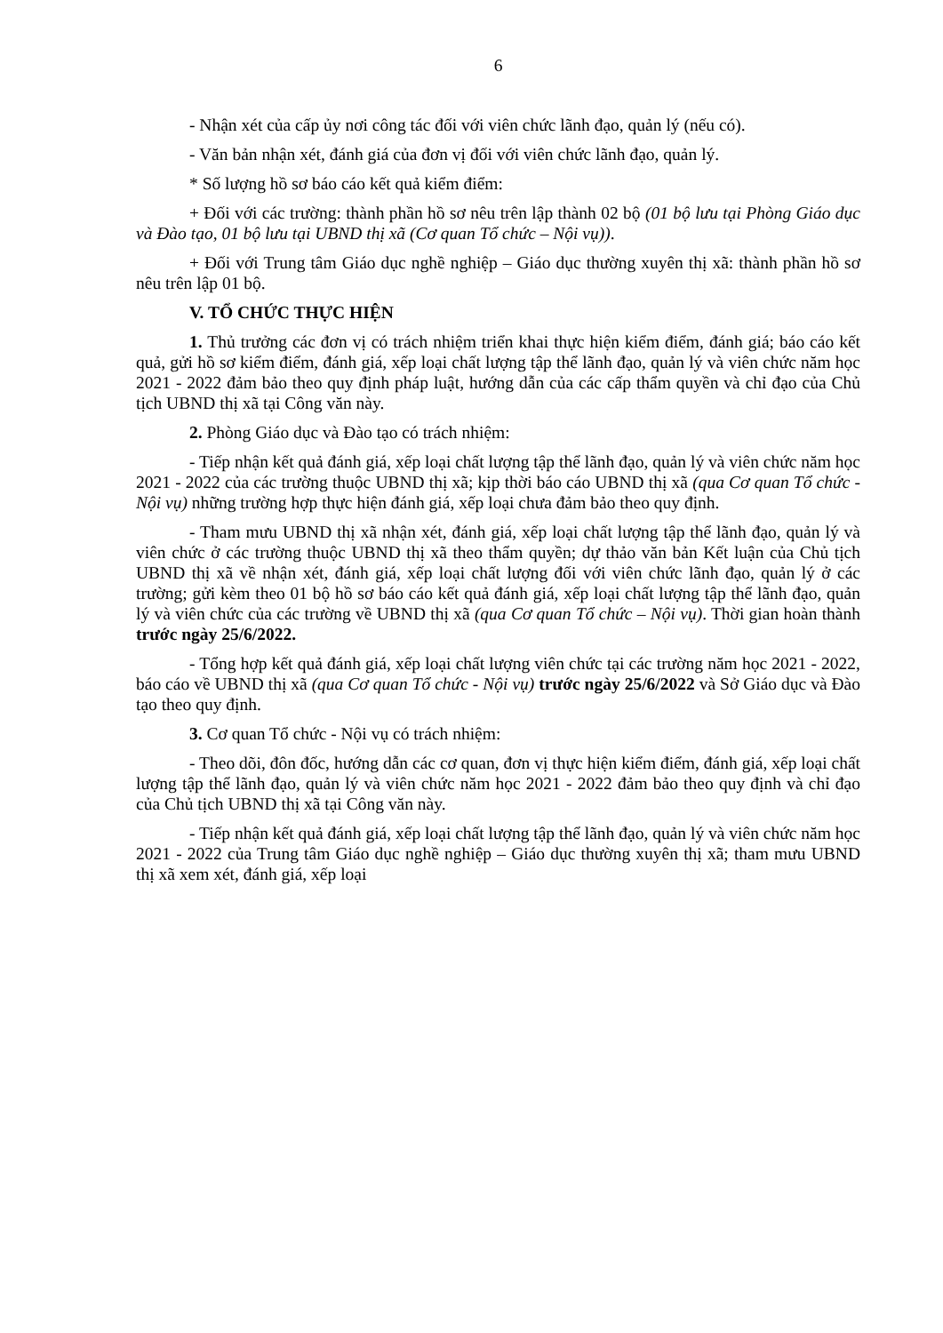6
- Nhận xét của cấp ủy nơi công tác đối với viên chức lãnh đạo, quản lý (nếu có).
- Văn bản nhận xét, đánh giá của đơn vị đối với viên chức lãnh đạo, quản lý.
* Số lượng hồ sơ báo cáo kết quả kiểm điểm:
+ Đối với các trường: thành phần hồ sơ nêu trên lập thành 02 bộ (01 bộ lưu tại Phòng Giáo dục và Đào tạo, 01 bộ lưu tại UBND thị xã (Cơ quan Tổ chức – Nội vụ)).
+ Đối với Trung tâm Giáo dục nghề nghiệp – Giáo dục thường xuyên thị xã: thành phần hồ sơ nêu trên lập 01 bộ.
V. TỔ CHỨC THỰC HIỆN
1. Thủ trưởng các đơn vị có trách nhiệm triển khai thực hiện kiểm điểm, đánh giá; báo cáo kết quả, gửi hồ sơ kiểm điểm, đánh giá, xếp loại chất lượng tập thể lãnh đạo, quản lý và viên chức năm học 2021 - 2022 đảm bảo theo quy định pháp luật, hướng dẫn của các cấp thẩm quyền và chỉ đạo của Chủ tịch UBND thị xã tại Công văn này.
2. Phòng Giáo dục và Đào tạo có trách nhiệm:
- Tiếp nhận kết quả đánh giá, xếp loại chất lượng tập thể lãnh đạo, quản lý và viên chức năm học 2021 - 2022 của các trường thuộc UBND thị xã; kịp thời báo cáo UBND thị xã (qua Cơ quan Tổ chức - Nội vụ) những trường hợp thực hiện đánh giá, xếp loại chưa đảm bảo theo quy định.
- Tham mưu UBND thị xã nhận xét, đánh giá, xếp loại chất lượng tập thể lãnh đạo, quản lý và viên chức ở các trường thuộc UBND thị xã theo thẩm quyền; dự thảo văn bản Kết luận của Chủ tịch UBND thị xã về nhận xét, đánh giá, xếp loại chất lượng đối với viên chức lãnh đạo, quản lý ở các trường; gửi kèm theo 01 bộ hồ sơ báo cáo kết quả đánh giá, xếp loại chất lượng tập thể lãnh đạo, quản lý và viên chức của các trường về UBND thị xã (qua Cơ quan Tổ chức – Nội vụ). Thời gian hoàn thành trước ngày 25/6/2022.
- Tổng hợp kết quả đánh giá, xếp loại chất lượng viên chức tại các trường năm học 2021 - 2022, báo cáo về UBND thị xã (qua Cơ quan Tổ chức - Nội vụ) trước ngày 25/6/2022 và Sở Giáo dục và Đào tạo theo quy định.
3. Cơ quan Tổ chức - Nội vụ có trách nhiệm:
- Theo dõi, đôn đốc, hướng dẫn các cơ quan, đơn vị thực hiện kiểm điểm, đánh giá, xếp loại chất lượng tập thể lãnh đạo, quản lý và viên chức năm học 2021 - 2022 đảm bảo theo quy định và chỉ đạo của Chủ tịch UBND thị xã tại Công văn này.
- Tiếp nhận kết quả đánh giá, xếp loại chất lượng tập thể lãnh đạo, quản lý và viên chức năm học 2021 - 2022 của Trung tâm Giáo dục nghề nghiệp – Giáo dục thường xuyên thị xã; tham mưu UBND thị xã xem xét, đánh giá, xếp loại